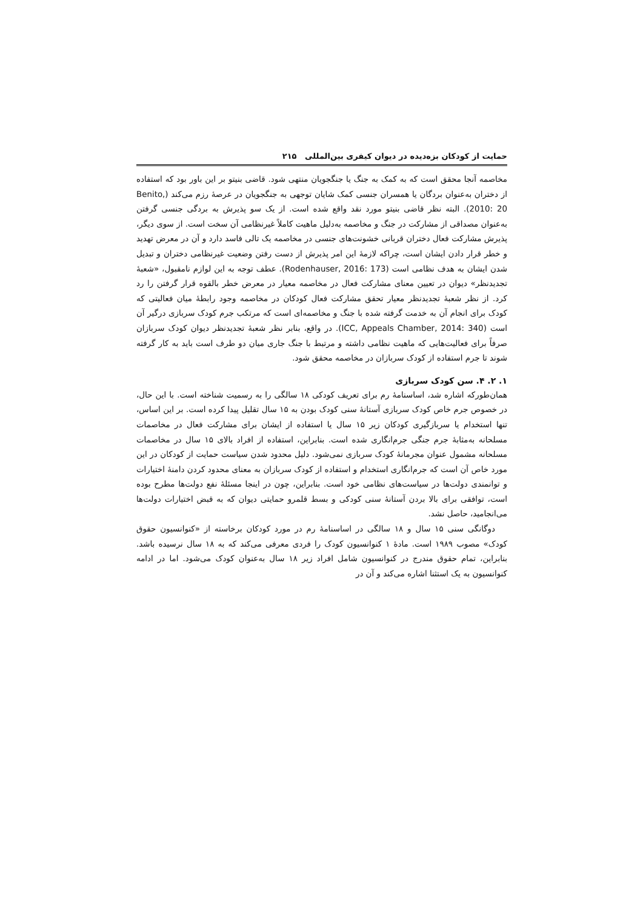حمایت از کودکان بزه‌دیده در دیوان کیفری بین‌المللی ۲۱۵
مخاصمه آنجا محقق است که به کمک به جنگ یا جنگجویان منتهی شود. قاضی بنیتو بر این باور بود که استفاده از دختران به‌عنوان بردگان یا همسران جنسی کمک شایان توجهی به جنگجویان در عرصهٔ رزم می‌کند (Benito, 2010: 20). البته نظر قاضی بنیتو مورد نقد واقع شده است. از یک سو پذیرش به بردگی جنسی گرفتن به‌عنوان مصداقی از مشارکت در جنگ و مخاصمه به‌دلیل ماهیت کاملاً غیرنظامی آن سخت است. از سوی دیگر، پذیرش مشارکت فعال دختران قربانی خشونت‌های جنسی در مخاصمه یک تالی فاسد دارد و آن در معرض تهدید و خطر قرار دادن ایشان است، چراکه لازمهٔ این امر پذیرش از دست رفتن وضعیت غیرنظامی دختران و تبدیل شدن ایشان به هدف نظامی است (Rodenhauser, 2016: 173). عطف توجه به این لوازم نامقبول، «شعبهٔ تجدیدنظر» دیوان در تعیین معنای مشارکت فعال در مخاصمه معیار در معرض خطر بالقوه قرار گرفتن را رد کرد. از نظر شعبهٔ تجدیدنظر معیار تحقق مشارکت فعال کودکان در مخاصمه وجود رابطهٔ میان فعالیتی که کودک برای انجام آن به خدمت گرفته شده با جنگ و مخاصمه‌ای است که مرتکب جرم کودک سربازی درگیر آن است (ICC, Appeals Chamber, 2014: 340). در واقع، بنابر نظر شعبهٔ تجدیدنظر دیوان کودک سربازان صرفاً برای فعالیت‌هایی که ماهیت نظامی داشته و مرتبط با جنگ جاری میان دو طرف است باید به کار گرفته شوند تا جرم استفاده از کودک سربازان در مخاصمه محقق شود.
۱. ۲. ۴. سن کودک سربازی
همان‌طورکه اشاره شد، اساسنامهٔ رم برای تعریف کودکی ۱۸ سالگی را به رسمیت شناخته است. با این حال، در خصوص جرم خاص کودک سربازی آستانهٔ سنی کودک بودن به ۱۵ سال تقلیل پیدا کرده است. بر این اساس، تنها استخدام یا سربازگیری کودکان زیر ۱۵ سال یا استفاده از ایشان برای مشارکت فعال در مخاصمات مسلحانه به‌مثابهٔ جرم جنگی جرم‌انگاری شده است. بنابراین، استفاده از افراد بالای ۱۵ سال در مخاصمات مسلحانه مشمول عنوان مجرمانهٔ کودک سربازی نمی‌شود. دلیل محدود شدن سیاست حمایت از کودکان در این مورد خاص آن است که جرم‌انگاری استخدام و استفاده از کودک سربازان به معنای محدود کردن دامنهٔ اختیارات و توانمندی دولت‌ها در سیاست‌های نظامی خود است. بنابراین، چون در اینجا مسئلهٔ نفع دولت‌ها مطرح بوده است، توافقی برای بالا بردن آستانهٔ سنی کودکی و بسط قلمرو حمایتی دیوان که به قبض اختیارات دولت‌ها می‌انجامید، حاصل نشد.
دوگانگی سنی ۱۵ سال و ۱۸ سالگی در اساسنامهٔ رم در مورد کودکان برخاسته از «کنوانسیون حقوق کودک» مصوب ۱۹۸۹ است. مادهٔ ۱ کنوانسیون کودک را فردی معرفی می‌کند که به ۱۸ سال نرسیده باشد. بنابراین، تمام حقوق مندرج در کنوانسیون شامل افراد زیر ۱۸ سال به‌عنوان کودک می‌شود. اما در ادامه کنوانسیون به یک استثنا اشاره می‌کند و آن در